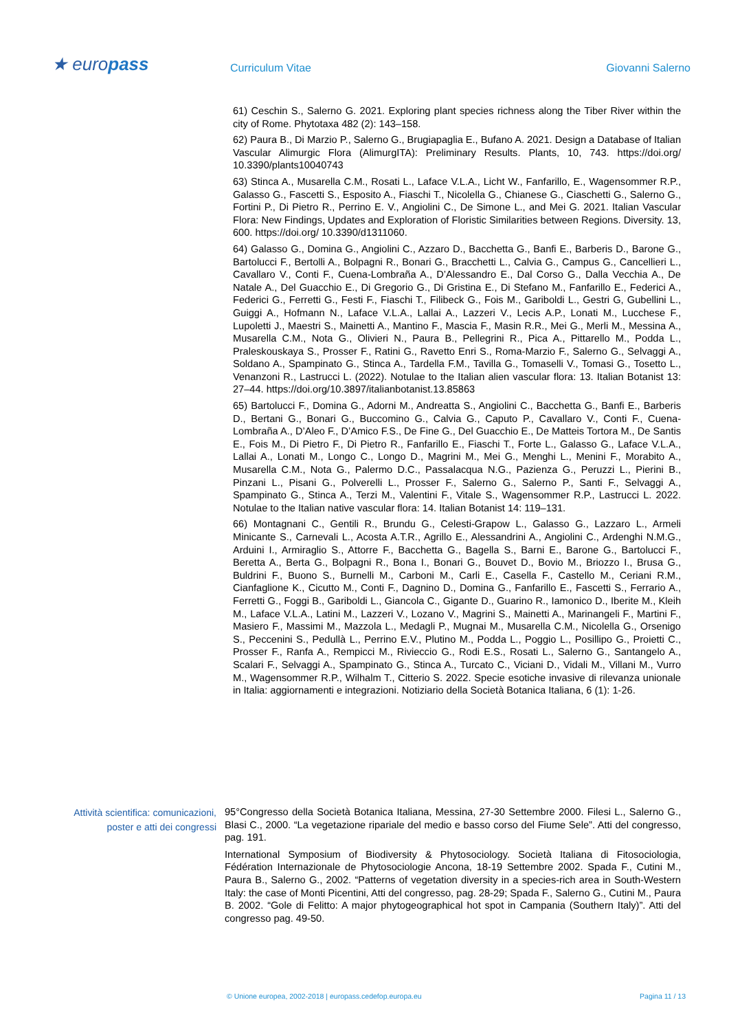★ europass Curriculum Vitae Giovanni Salerno
61) Ceschin S., Salerno G. 2021. Exploring plant species richness along the Tiber River within the city of Rome. Phytotaxa 482 (2): 143–158.
62) Paura B., Di Marzio P., Salerno G., Brugiapaglia E., Bufano A. 2021. Design a Database of Italian Vascular Alimurgic Flora (AlimurgITA): Preliminary Results. Plants, 10, 743. https://doi.org/ 10.3390/plants10040743
63) Stinca A., Musarella C.M., Rosati L., Laface V.L.A., Licht W., Fanfarillo, E., Wagensommer R.P., Galasso G., Fascetti S., Esposito A., Fiaschi T., Nicolella G., Chianese G., Ciaschetti G., Salerno G., Fortini P., Di Pietro R., Perrino E. V., Angiolini C., De Simone L., and Mei G. 2021. Italian Vascular Flora: New Findings, Updates and Exploration of Floristic Similarities between Regions. Diversity. 13, 600. https://doi.org/ 10.3390/d1311060.
64) Galasso G., Domina G., Angiolini C., Azzaro D., Bacchetta G., Banfi E., Barberis D., Barone G., Bartolucci F., Bertolli A., Bolpagni R., Bonari G., Bracchetti L., Calvia G., Campus G., Cancellieri L., Cavallaro V., Conti F., Cuena-Lombraña A., D’Alessandro E., Dal Corso G., Dalla Vecchia A., De Natale A., Del Guacchio E., Di Gregorio G., Di Gristina E., Di Stefano M., Fanfarillo E., Federici A., Federici G., Ferretti G., Festi F., Fiaschi T., Filibeck G., Fois M., Gariboldi L., Gestri G, Gubellini L., Guiggi A., Hofmann N., Laface V.L.A., Lallai A., Lazzeri V., Lecis A.P., Lonati M., Lucchese F., Lupoletti J., Maestri S., Mainetti A., Mantino F., Mascia F., Masin R.R., Mei G., Merli M., Messina A., Musarella C.M., Nota G., Olivieri N., Paura B., Pellegrini R., Pica A., Pittarello M., Podda L., Praleskouskaya S., Prosser F., Ratini G., Ravetto Enri S., Roma-Marzio F., Salerno G., Selvaggi A., Soldano A., Spampinato G., Stinca A., Tardella F.M., Tavilla G., Tomaselli V., Tomasi G., Tosetto L., Venanzoni R., Lastrucci L. (2022). Notulae to the Italian alien vascular flora: 13. Italian Botanist 13: 27–44. https://doi.org/10.3897/italianbotanist.13.85863
65) Bartolucci F., Domina G., Adorni M., Andreatta S., Angiolini C., Bacchetta G., Banfi E., Barberis D., Bertani G., Bonari G., Buccomino G., Calvia G., Caputo P., Cavallaro V., Conti F., Cuena-Lombraña A., D’Aleo F., D’Amico F.S., De Fine G., Del Guacchio E., De Matteis Tortora M., De Santis E., Fois M., Di Pietro F., Di Pietro R., Fanfarillo E., Fiaschi T., Forte L., Galasso G., Laface V.L.A., Lallai A., Lonati M., Longo C., Longo D., Magrini M., Mei G., Menghi L., Menini F., Morabito A., Musarella C.M., Nota G., Palermo D.C., Passalacqua N.G., Pazienza G., Peruzzi L., Pierini B., Pinzani L., Pisani G., Polverelli L., Prosser F., Salerno G., Salerno P., Santi F., Selvaggi A., Spampinato G., Stinca A., Terzi M., Valentini F., Vitale S., Wagensommer R.P., Lastrucci L. 2022. Notulae to the Italian native vascular flora: 14. Italian Botanist 14: 119–131.
66) Montagnani C., Gentili R., Brundu G., Celesti-Grapow L., Galasso G., Lazzaro L., Armeli Minicante S., Carnevali L., Acosta A.T.R., Agrillo E., Alessandrini A., Angiolini C., Ardenghi N.M.G., Arduini I., Armiraglio S., Attorre F., Bacchetta G., Bagella S., Barni E., Barone G., Bartolucci F., Beretta A., Berta G., Bolpagni R., Bona I., Bonari G., Bouvet D., Bovio M., Briozzo I., Brusa G., Buldrini F., Buono S., Burnelli M., Carboni M., Carli E., Casella F., Castello M., Ceriani R.M., Cianfaglione K., Cicutto M., Conti F., Dagnino D., Domina G., Fanfarillo E., Fascetti S., Ferrario A., Ferretti G., Foggi B., Gariboldi L., Giancola C., Gigante D., Guarino R., Iamonico D., Iberite M., Kleih M., Laface V.L.A., Latini M., Lazzeri V., Lozano V., Magrini S., Mainetti A., Marinangeli F., Martini F., Masiero F., Massimi M., Mazzola L., Medagli P., Mugnai M., Musarella C.M., Nicolella G., Orsenigo S., Peccenini S., Pedullà L., Perrino E.V., Plutino M., Podda L., Poggio L., Posillipo G., Proietti C., Prosser F., Ranfa A., Rempicci M., Rivieccio G., Rodi E.S., Rosati L., Salerno G., Santangelo A., Scalari F., Selvaggi A., Spampinato G., Stinca A., Turcato C., Viciani D., Vidali M., Villani M., Vurro M., Wagensommer R.P., Wilhalm T., Citterio S. 2022. Specie esotiche invasive di rilevanza unionale in Italia: aggiornamenti e integrazioni. Notiziario della Società Botanica Italiana, 6 (1): 1-26.
Attività scientifica: comunicazioni, poster e atti dei congressi
95°Congresso della Società Botanica Italiana, Messina, 27-30 Settembre 2000. Filesi L., Salerno G., Blasi C., 2000. “La vegetazione ripariale del medio e basso corso del Fiume Sele”. Atti del congresso, pag. 191.
International Symposium of Biodiversity & Phytosociology. Società Italiana di Fitosociologia, Fédération Internazionale de Phytosociologie Ancona, 18-19 Settembre 2002. Spada F., Cutini M., Paura B., Salerno G., 2002. “Patterns of vegetation diversity in a species-rich area in South-Western Italy: the case of Monti Picentini, Atti del congresso, pag. 28-29; Spada F., Salerno G., Cutini M., Paura B. 2002. “Gole di Felitto: A major phytogeographical hot spot in Campania (Southern Italy)”. Atti del congresso pag. 49-50.
© Unione europea, 2002-2018 | europass.cedefop.europa.eu Pagina 11 / 13